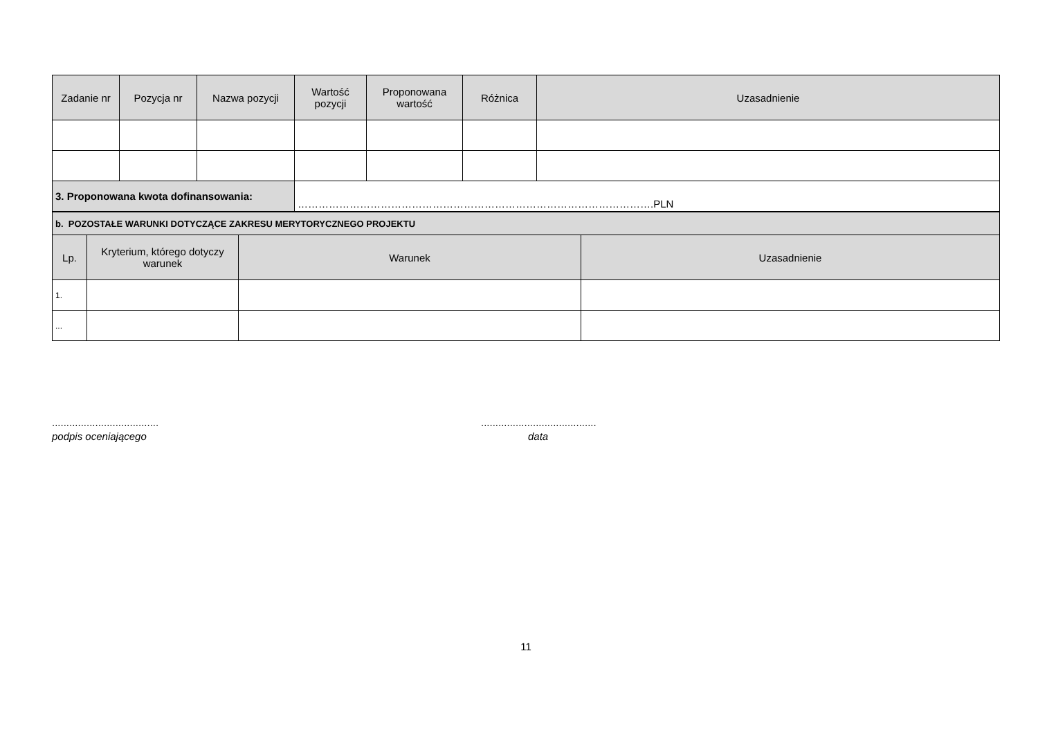| Zadanie nr | Pozycja nr | Nazwa pozycji | Wartość pozycji | Proponowana wartość | Różnica | Uzasadnienie |
| --- | --- | --- | --- | --- | --- | --- |
| 3. Proponowana kwota dofinansowania: | | | ………………………………………………………………………………………….PLN | | | |
| b. POZOSTAŁE WARUNKI DOTYCZĄCE ZAKRESU MERYTORYCZNEGO PROJEKTU | | | |
| Lp. | Kryterium, którego dotyczy warunek | Warunek | Uzasadnienie |
| 1. | | | |
| ... | | | |
.....................................
podpis oceniającego
........................................
data
11